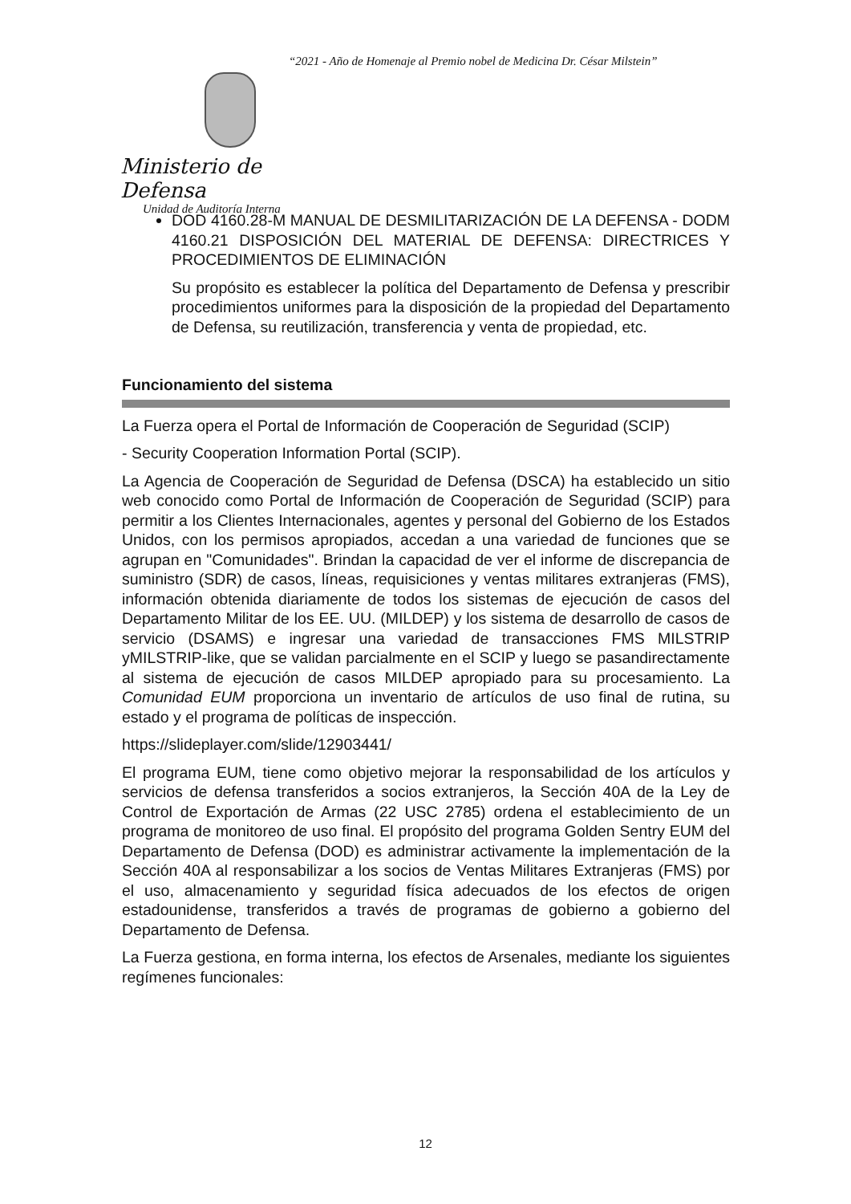“2021 - Año de Homenaje al Premio nobel de Medicina Dr. César Milstein”
Ministerio de Defensa
Unidad de Auditoría Interna
DOD 4160.28-M MANUAL DE DESMILITARIZACIÓN DE LA DEFENSA - DODM 4160.21 DISPOSICIÓN DEL MATERIAL DE DEFENSA: DIRECTRICES Y PROCEDIMIENTOS DE ELIMINACIÓN
Su propósito es establecer la política del Departamento de Defensa y prescribir procedimientos uniformes para la disposición de la propiedad del Departamento de Defensa, su reutilización, transferencia y venta de propiedad, etc.
Funcionamiento del sistema
La Fuerza opera el Portal de Información de Cooperación de Seguridad (SCIP)
- Security Cooperation Information Portal (SCIP).
La Agencia de Cooperación de Seguridad de Defensa (DSCA) ha establecido un sitio web conocido como Portal de Información de Cooperación de Seguridad (SCIP) para permitir a los Clientes Internacionales, agentes y personal del Gobierno de los Estados Unidos, con los permisos apropiados, accedan a una variedad de funciones que se agrupan en "Comunidades". Brindan la capacidad de ver el informe de discrepancia de suministro (SDR) de casos, líneas, requisiciones y ventas militares extranjeras (FMS), información obtenida diariamente de todos los sistemas de ejecución de casos del Departamento Militar de los EE. UU. (MILDEP) y los sistema de desarrollo de casos de servicio (DSAMS) e ingresar una variedad de transacciones FMS MILSTRIP yMILSTRIP-like, que se validan parcialmente en el SCIP y luego se pasandirectamente al sistema de ejecución de casos MILDEP apropiado para su procesamiento. La Comunidad EUM proporciona un inventario de artículos de uso final de rutina, su estado y el programa de políticas de inspección.
https://slideplayer.com/slide/12903441/
El programa EUM, tiene como objetivo mejorar la responsabilidad de los artículos y servicios de defensa transferidos a socios extranjeros, la Sección 40A de la Ley de Control de Exportación de Armas (22 USC 2785) ordena el establecimiento de un programa de monitoreo de uso final. El propósito del programa Golden Sentry EUM del Departamento de Defensa (DOD) es administrar activamente la implementación de la Sección 40A al responsabilizar a los socios de Ventas Militares Extranjeras (FMS) por el uso, almacenamiento y seguridad física adecuados de los efectos de origen estadounidense, transferidos a través de programas de gobierno a gobierno del Departamento de Defensa.
La Fuerza gestiona, en forma interna, los efectos de Arsenales, mediante los siguientes regímenes funcionales:
12